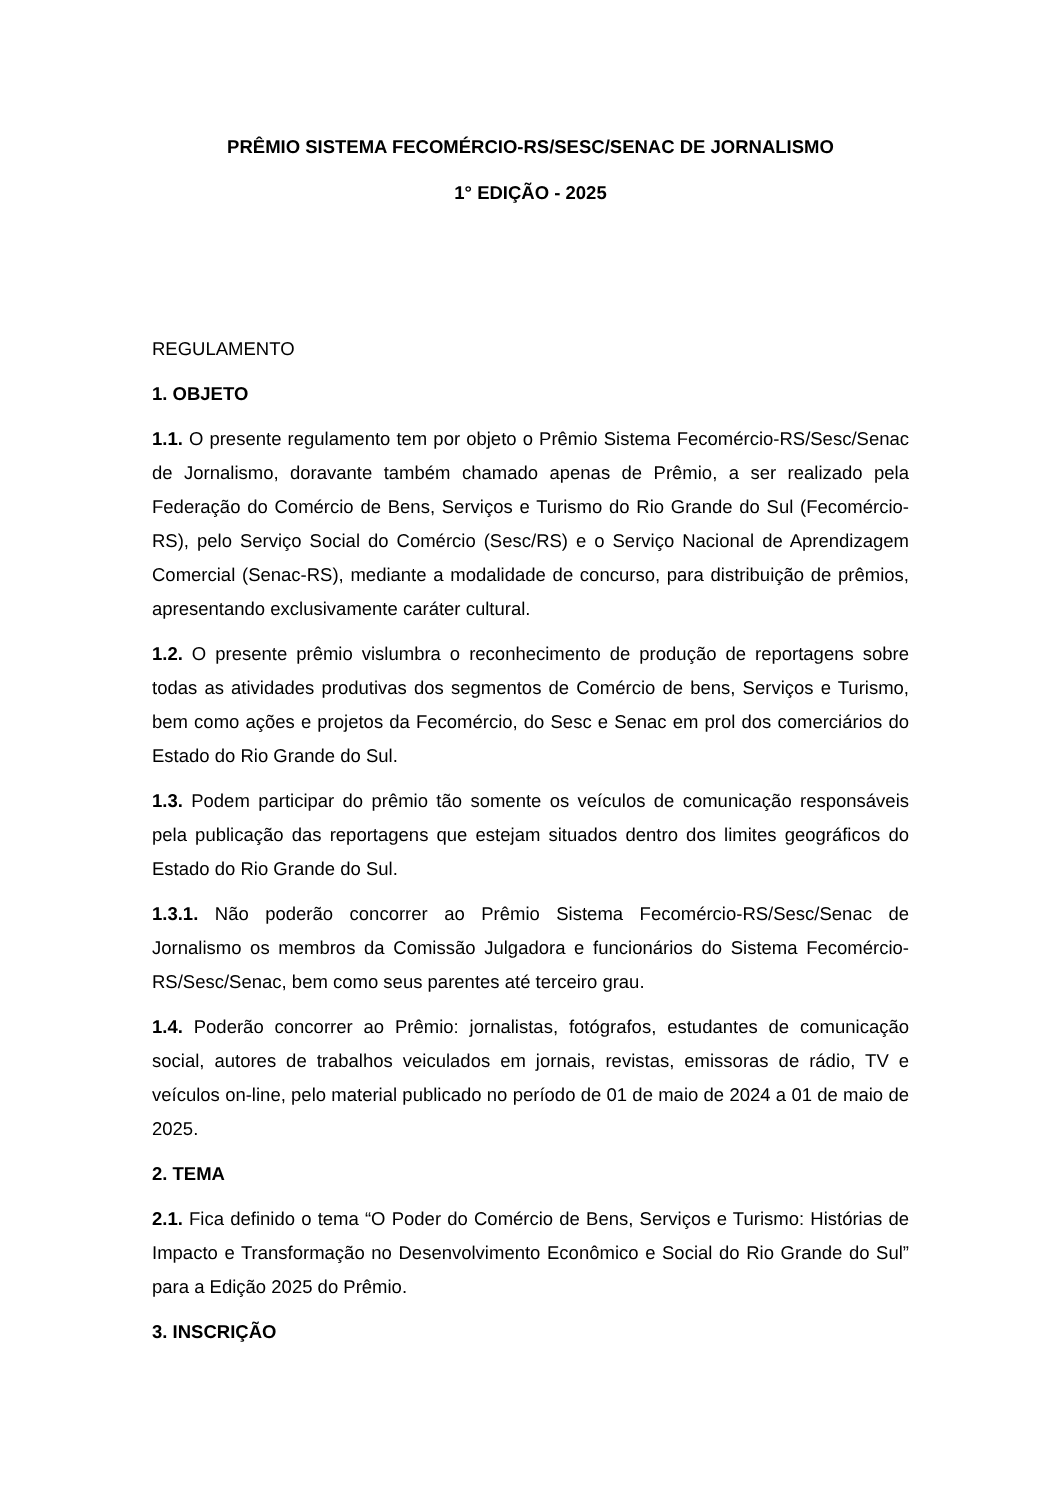PRÊMIO SISTEMA FECOMÉRCIO-RS/SESC/SENAC DE JORNALISMO
1° EDIÇÃO - 2025
REGULAMENTO
1. OBJETO
1.1. O presente regulamento tem por objeto o Prêmio Sistema Fecomércio-RS/Sesc/Senac de Jornalismo, doravante também chamado apenas de Prêmio, a ser realizado pela Federação do Comércio de Bens, Serviços e Turismo do Rio Grande do Sul (Fecomércio-RS), pelo Serviço Social do Comércio (Sesc/RS) e o Serviço Nacional de Aprendizagem Comercial (Senac-RS), mediante a modalidade de concurso, para distribuição de prêmios, apresentando exclusivamente caráter cultural.
1.2. O presente prêmio vislumbra o reconhecimento de produção de reportagens sobre todas as atividades produtivas dos segmentos de Comércio de bens, Serviços e Turismo, bem como ações e projetos da Fecomércio, do Sesc e Senac em prol dos comerciários do Estado do Rio Grande do Sul.
1.3. Podem participar do prêmio tão somente os veículos de comunicação responsáveis pela publicação das reportagens que estejam situados dentro dos limites geográficos do Estado do Rio Grande do Sul.
1.3.1. Não poderão concorrer ao Prêmio Sistema Fecomércio-RS/Sesc/Senac de Jornalismo os membros da Comissão Julgadora e funcionários do Sistema Fecomércio-RS/Sesc/Senac, bem como seus parentes até terceiro grau.
1.4. Poderão concorrer ao Prêmio: jornalistas, fotógrafos, estudantes de comunicação social, autores de trabalhos veiculados em jornais, revistas, emissoras de rádio, TV e veículos on-line, pelo material publicado no período de 01 de maio de 2024 a 01 de maio de 2025.
2. TEMA
2.1. Fica definido o tema “O Poder do Comércio de Bens, Serviços e Turismo: Histórias de Impacto e Transformação no Desenvolvimento Econômico e Social do Rio Grande do Sul” para a Edição 2025 do Prêmio.
3. INSCRIÇÃO